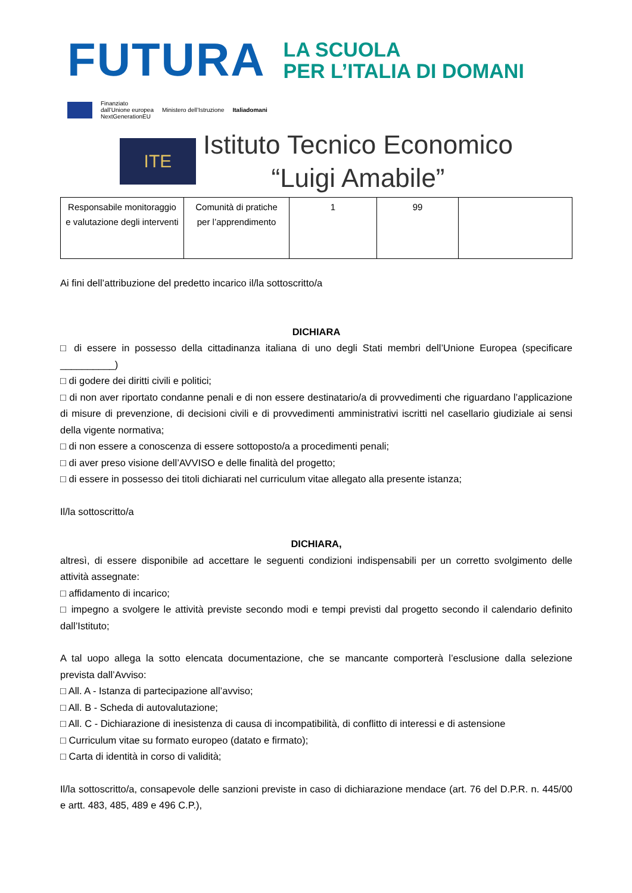FUTURA
LA SCUOLA
PER L’ITALIA DI DOMANI
Finanziato
dall’Unione europea
NextGenerationEU
Ministero dell’Istruzione Italiadomani
ITE
Istituto Tecnico Economico
“Luigi Amabile”
| Responsabile monitoraggio e valutazione degli interventi | Comunità di pratiche per l’apprendimento | 1 | 99 | |
Ai fini dell’attribuzione del predetto incarico il/la sottoscritto/a
DICHIARA
□ di essere in possesso della cittadinanza italiana di uno degli Stati membri dell’Unione Europea (specificare __________)
□ di godere dei diritti civili e politici;
□ di non aver riportato condanne penali e di non essere destinatario/a di provvedimenti che riguardano l’applicazione di misure di prevenzione, di decisioni civili e di provvedimenti amministrativi iscritti nel casellario giudiziale ai sensi della vigente normativa;
□ di non essere a conoscenza di essere sottoposto/a a procedimenti penali;
□ di aver preso visione dell’AVVISO e delle finalità del progetto;
□ di essere in possesso dei titoli dichiarati nel curriculum vitae allegato alla presente istanza;
Il/la sottoscritto/a
DICHIARA,
altresì, di essere disponibile ad accettare le seguenti condizioni indispensabili per un corretto svolgimento delle attività assegnate:
□ affidamento di incarico;
□ impegno a svolgere le attività previste secondo modi e tempi previsti dal progetto secondo il calendario definito dall’Istituto;
A tal uopo allega la sotto elencata documentazione, che se mancante comporterà l’esclusione dalla selezione prevista dall’Avviso:
□ All. A - Istanza di partecipazione all’avviso;
□ All. B - Scheda di autovalutazione;
□ All. C - Dichiarazione di inesistenza di causa di incompatibilità, di conflitto di interessi e di astensione
□ Curriculum vitae su formato europeo (datato e firmato);
□ Carta di identità in corso di validità;
Il/la sottoscritto/a, consapevole delle sanzioni previste in caso di dichiarazione mendace (art. 76 del D.P.R. n. 445/00 e artt. 483, 485, 489 e 496 C.P.),